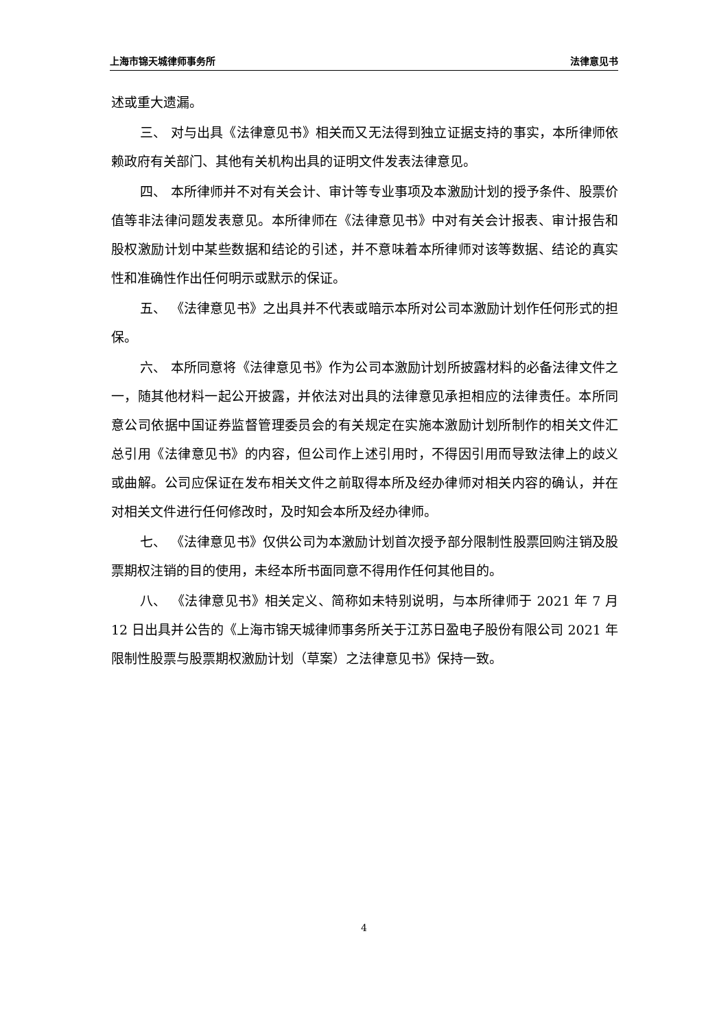上海市锦天城律师事务所 法律意见书
述或重大遗漏。
三、 对与出具《法律意见书》相关而又无法得到独立证据支持的事实，本所律师依赖政府有关部门、其他有关机构出具的证明文件发表法律意见。
四、 本所律师并不对有关会计、审计等专业事项及本激励计划的授予条件、股票价值等非法律问题发表意见。本所律师在《法律意见书》中对有关会计报表、审计报告和股权激励计划中某些数据和结论的引述，并不意味着本所律师对该等数据、结论的真实性和准确性作出任何明示或默示的保证。
五、 《法律意见书》之出具并不代表或暗示本所对公司本激励计划作任何形式的担保。
六、 本所同意将《法律意见书》作为公司本激励计划所披露材料的必备法律文件之一，随其他材料一起公开披露，并依法对出具的法律意见承担相应的法律责任。本所同意公司依据中国证券监督管理委员会的有关规定在实施本激励计划所制作的相关文件汇总引用《法律意见书》的内容，但公司作上述引用时，不得因引用而导致法律上的歧义或曲解。公司应保证在发布相关文件之前取得本所及经办律师对相关内容的确认，并在对相关文件进行任何修改时，及时知会本所及经办律师。
七、 《法律意见书》仅供公司为本激励计划首次授予部分限制性股票回购注销及股票期权注销的目的使用，未经本所书面同意不得用作任何其他目的。
八、 《法律意见书》相关定义、简称如未特别说明，与本所律师于 2021 年 7 月 12 日出具并公告的《上海市锦天城律师事务所关于江苏日盈电子股份有限公司 2021 年限制性股票与股票期权激励计划（草案）之法律意见书》保持一致。
4